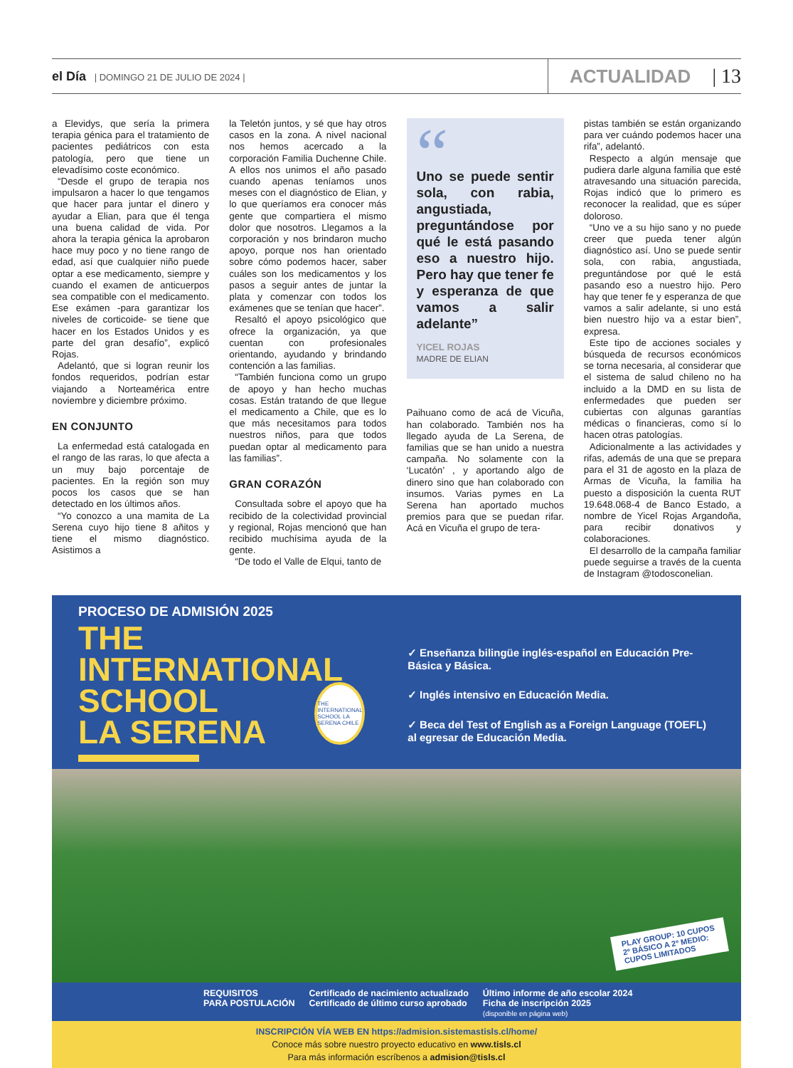el Día | DOMINGO 21 DE JULIO DE 2024 |
ACTUALIDAD | 13
a Elevidys, que sería la primera terapia génica para el tratamiento de pacientes pediátricos con esta patología, pero que tiene un elevadísimo coste económico.
“Desde el grupo de terapia nos impulsaron a hacer lo que tengamos que hacer para juntar el dinero y ayudar a Elian, para que él tenga una buena calidad de vida. Por ahora la terapia génica la aprobaron hace muy poco y no tiene rango de edad, así que cualquier niño puede optar a ese medicamento, siempre y cuando el examen de anticuerpos sea compatible con el medicamento. Ese exámen -para garantizar los niveles de corticoide- se tiene que hacer en los Estados Unidos y es parte del gran desafío”, explicó Rojas.
Adelantó, que si logran reunir los fondos requeridos, podrían estar viajando a Norteamérica entre noviembre y diciembre próximo.
EN CONJUNTO
La enfermedad está catalogada en el rango de las raras, lo que afecta a un muy bajo porcentaje de pacientes. En la región son muy pocos los casos que se han detectado en los últimos años.
“Yo conozco a una mamita de La Serena cuyo hijo tiene 8 añitos y tiene el mismo diagnóstico. Asistimos a
la Teletón juntos, y sé que hay otros casos en la zona. A nivel nacional nos hemos acercado a la corporación Familia Duchenne Chile. A ellos nos unimos el año pasado cuando apenas teníamos unos meses con el diagnóstico de Elian, y lo que queríamos era conocer más gente que compartiera el mismo dolor que nosotros. Llegamos a la corporación y nos brindaron mucho apoyo, porque nos han orientado sobre cómo podemos hacer, saber cuáles son los medicamentos y los pasos a seguir antes de juntar la plata y comenzar con todos los exámenes que se tenían que hacer”.
Resaltó el apoyo psicológico que ofrece la organización, ya que cuentan con profesionales orientando, ayudando y brindando contención a las familias.
“También funciona como un grupo de apoyo y han hecho muchas cosas. Están tratando de que llegue el medicamento a Chile, que es lo que más necesitamos para todos nuestros niños, para que todos puedan optar al medicamento para las familias”.
GRAN CORAZÓN
Consultada sobre el apoyo que ha recibido de la colectividad provincial y regional, Rojas mencionó que han recibido muchísima ayuda de la gente.
“De todo el Valle de Elqui, tanto de
“
Uno se puede sentir sola, con rabia, angustiada, preguntándose por qué le está pasando eso a nuestro hijo. Pero hay que tener fe y esperanza de que vamos a salir adelante”
YICEL ROJAS
MADRE DE ELIAN
Paihuano como de acá de Vicuña, han colaborado. También nos ha llegado ayuda de La Serena, de familias que se han unido a nuestra campaña. No solamente con la ‘Lucatón’ , y aportando algo de dinero sino que han colaborado con insumos. Varias pymes en La Serena han aportado muchos premios para que se puedan rifar. Acá en Vicuña el grupo de tera-
pistas también se están organizando para ver cuándo podemos hacer una rifa”, adelantó.
Respecto a algún mensaje que pudiera darle alguna familia que esté atravesando una situación parecida, Rojas indicó que lo primero es reconocer la realidad, que es súper doloroso.
“Uno ve a su hijo sano y no puede creer que pueda tener algún diagnóstico así. Uno se puede sentir sola, con rabia, angustiada, preguntándose por qué le está pasando eso a nuestro hijo. Pero hay que tener fe y esperanza de que vamos a salir adelante, si uno está bien nuestro hijo va a estar bien”, expresa.
Este tipo de acciones sociales y búsqueda de recursos económicos se torna necesaria, al considerar que el sistema de salud chileno no ha incluido a la DMD en su lista de enfermedades que pueden ser cubiertas con algunas garantías médicas o financieras, como sí lo hacen otras patologías.
Adicionalmente a las actividades y rifas, además de una que se prepara para el 31 de agosto en la plaza de Armas de Vicuña, la familia ha puesto a disposición la cuenta RUT 19.648.068-4 de Banco Estado, a nombre de Yicel Rojas Argandoña, para recibir donativos y colaboraciones.
El desarrollo de la campaña familiar puede seguirse a través de la cuenta de Instagram @todosconelian.
PROCESO DE ADMISIÓN 2025
THE
INTERNATIONAL
SCHOOL
LA SERENA
THE INTERNATIONAL SCHOOL LA SERENA CHILE
✓ Enseñanza bilingüe inglés-español en Educación Pre-Básica y Básica.
✓ Inglés intensivo en Educación Media.
✓ Beca del Test of English as a Foreign Language (TOEFL) al egresar de Educación Media.
PLAY GROUP: 10 CUPOS
2º BÁSICO A 2º MEDIO:
CUPOS LIMITADOS
REQUISITOS
PARA POSTULACIÓN
Certificado de nacimiento actualizado
Certificado de último curso aprobado
Último informe de año escolar 2024
Ficha de inscripción 2025
(disponible en página web)
INSCRIPCIÓN VÍA WEB EN https://admision.sistemastisls.cl/home/
Conoce más sobre nuestro proyecto educativo en www.tisls.cl
Para más información escríbenos a admision@tisls.cl